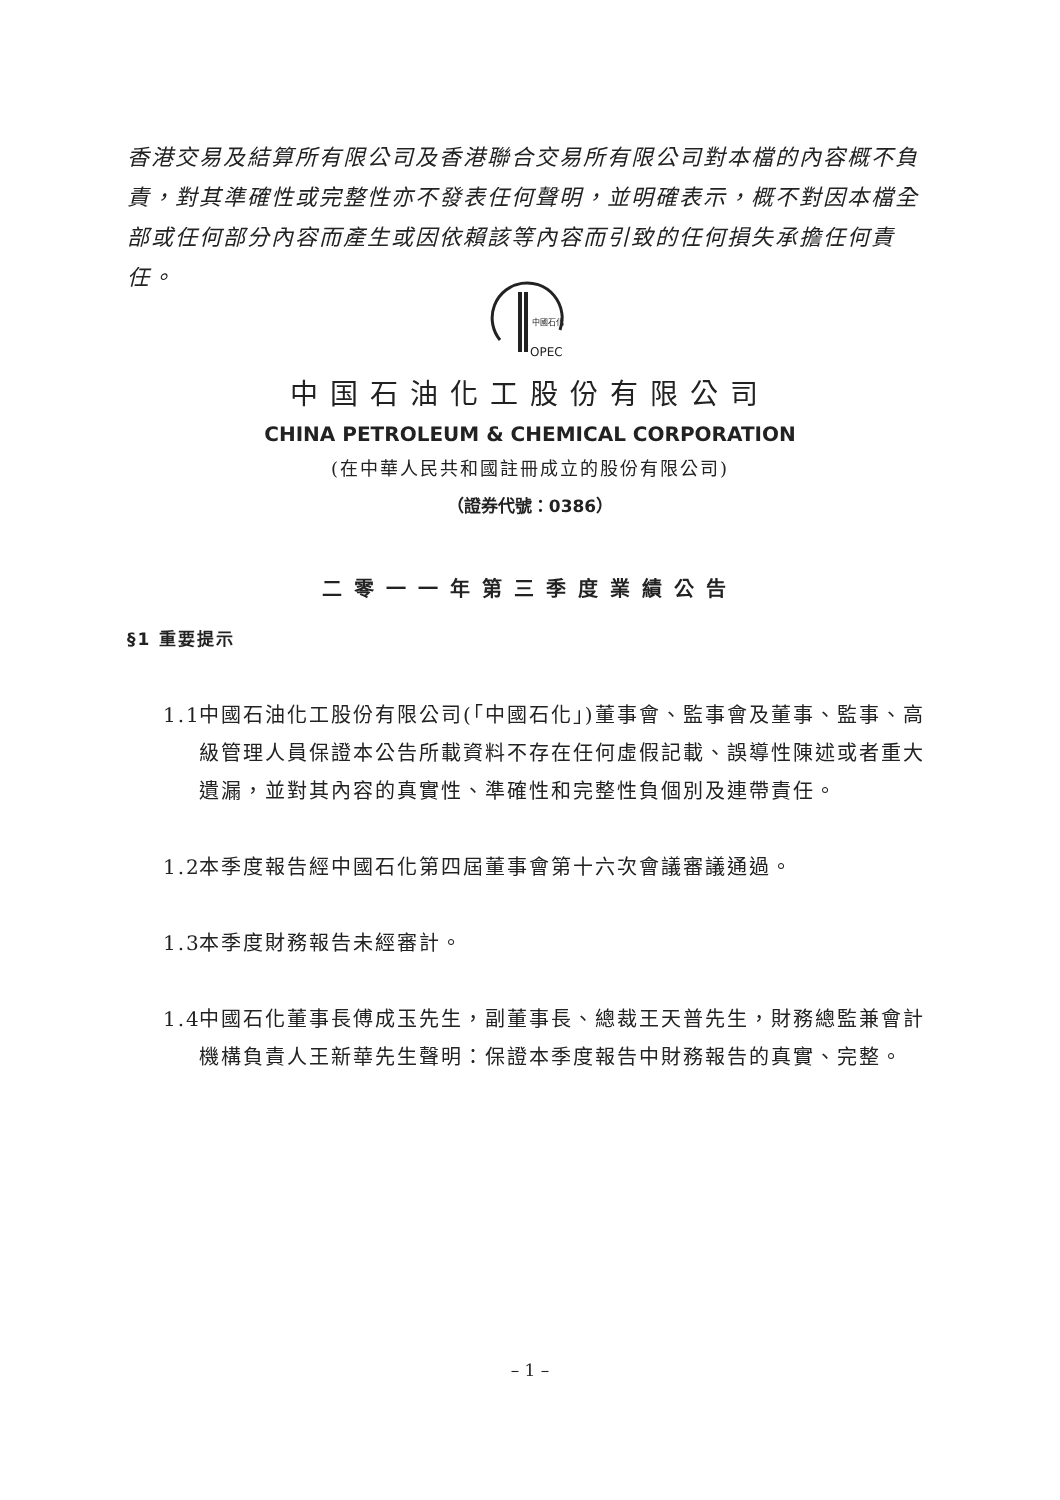香港交易及結算所有限公司及香港聯合交易所有限公司對本檔的內容概不負責，對其準確性或完整性亦不發表任何聲明，並明確表示，概不對因本檔全部或任何部分內容而產生或因依賴該等內容而引致的任何損失承擔任何責任。
中國石化
OPEC
中国石油化工股份有限公司
CHINA PETROLEUM & CHEMICAL CORPORATION
(在中華人民共和國註冊成立的股份有限公司)
（證券代號：0386）
二零一一年第三季度業績公告
§1 重要提示
1.1 中國石油化工股份有限公司(「中國石化」)董事會、監事會及董事、監事、高級管理人員保證本公告所載資料不存在任何虛假記載、誤導性陳述或者重大遺漏，並對其內容的真實性、準確性和完整性負個別及連帶責任。
1.2 本季度報告經中國石化第四屆董事會第十六次會議審議通過。
1.3 本季度財務報告未經審計。
1.4 中國石化董事長傅成玉先生，副董事長、總裁王天普先生，財務總監兼會計機構負責人王新華先生聲明：保證本季度報告中財務報告的真實、完整。
– 1 –